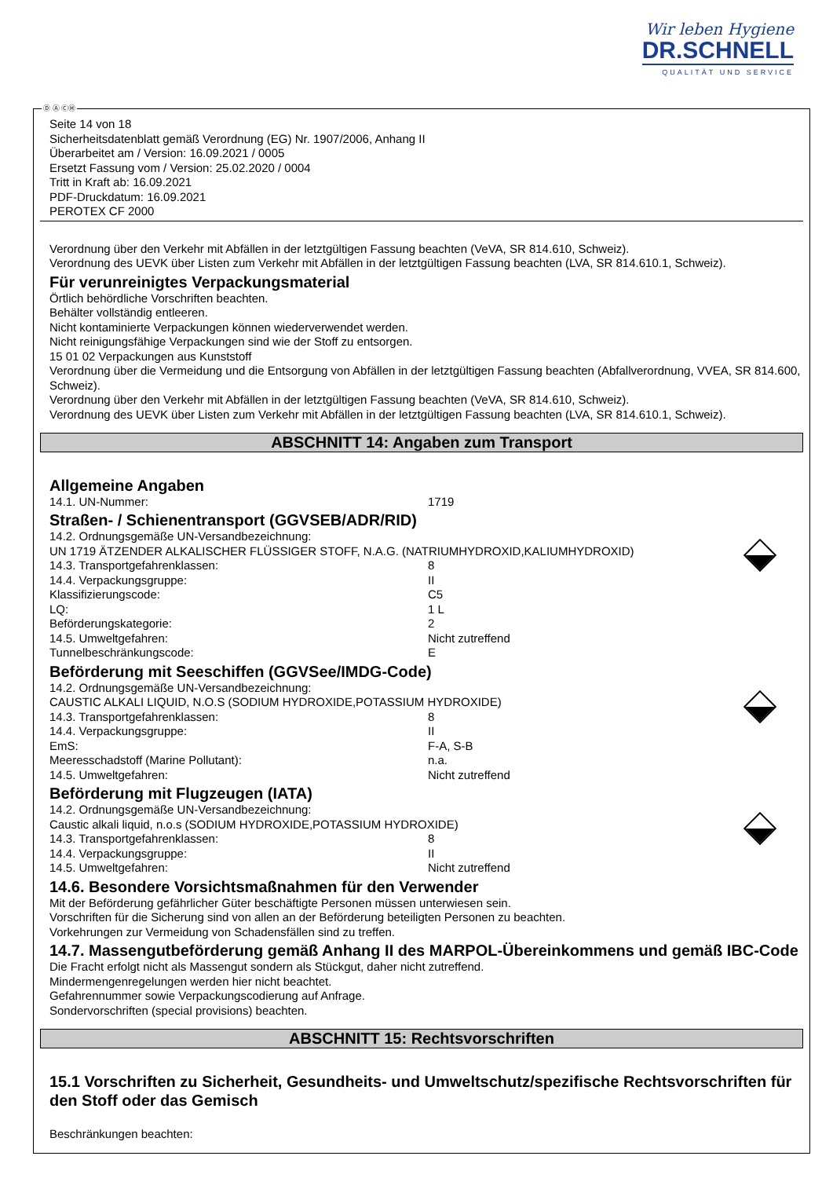Wir leben Hygiene
DR.SCHNELL
QUALITÄT UND SERVICE
Ⓓ Ⓐ ⒸⒽ
Seite 14 von 18
Sicherheitsdatenblatt gemäß Verordnung (EG) Nr. 1907/2006, Anhang II
Überarbeitet am / Version: 16.09.2021 / 0005
Ersetzt Fassung vom / Version: 25.02.2020 / 0004
Tritt in Kraft ab: 16.09.2021
PDF-Druckdatum: 16.09.2021
PEROTEX CF 2000
Verordnung über den Verkehr mit Abfällen in der letztgültigen Fassung beachten (VeVA, SR 814.610, Schweiz).
Verordnung des UEVK über Listen zum Verkehr mit Abfällen in der letztgültigen Fassung beachten (LVA, SR 814.610.1, Schweiz).
Für verunreinigtes Verpackungsmaterial
Örtlich behördliche Vorschriften beachten.
Behälter vollständig entleeren.
Nicht kontaminierte Verpackungen können wiederverwendet werden.
Nicht reinigungsfähige Verpackungen sind wie der Stoff zu entsorgen.
15 01 02 Verpackungen aus Kunststoff
Verordnung über die Vermeidung und die Entsorgung von Abfällen in der letztgültigen Fassung beachten (Abfallverordnung, VVEA, SR 814.600, Schweiz).
Verordnung über den Verkehr mit Abfällen in der letztgültigen Fassung beachten (VeVA, SR 814.610, Schweiz).
Verordnung des UEVK über Listen zum Verkehr mit Abfällen in der letztgültigen Fassung beachten (LVA, SR 814.610.1, Schweiz).
ABSCHNITT 14: Angaben zum Transport
Allgemeine Angaben
14.1. UN-Nummer: 1719
Straßen- / Schienentransport (GGVSEB/ADR/RID)
14.2. Ordnungsgemäße UN-Versandbezeichnung:
UN 1719 ÄTZENDER ALKALISCHER FLÜSSIGER STOFF, N.A.G. (NATRIUMHYDROXID,KALIUMHYDROXID)
14.3. Transportgefahrenklassen: 8
14.4. Verpackungsgruppe: II
Klassifizierungscode: C5
LQ: 1 L
Beförderungskategorie: 2
14.5. Umweltgefahren: Nicht zutreffend
Tunnelbeschränkungscode: E
Beförderung mit Seeschiffen (GGVSee/IMDG-Code)
14.2. Ordnungsgemäße UN-Versandbezeichnung:
CAUSTIC ALKALI LIQUID, N.O.S (SODIUM HYDROXIDE,POTASSIUM HYDROXIDE)
14.3. Transportgefahrenklassen: 8
14.4. Verpackungsgruppe: II
EmS: F-A, S-B
Meeresschadstoff (Marine Pollutant): n.a.
14.5. Umweltgefahren: Nicht zutreffend
Beförderung mit Flugzeugen (IATA)
14.2. Ordnungsgemäße UN-Versandbezeichnung:
Caustic alkali liquid, n.o.s (SODIUM HYDROXIDE,POTASSIUM HYDROXIDE)
14.3. Transportgefahrenklassen: 8
14.4. Verpackungsgruppe: II
14.5. Umweltgefahren: Nicht zutreffend
14.6. Besondere Vorsichtsmaßnahmen für den Verwender
Mit der Beförderung gefährlicher Güter beschäftigte Personen müssen unterwiesen sein.
Vorschriften für die Sicherung sind von allen an der Beförderung beteiligten Personen zu beachten.
Vorkehrungen zur Vermeidung von Schadensfällen sind zu treffen.
14.7. Massengutbeförderung gemäß Anhang II des MARPOL-Übereinkommens und gemäß IBC-Code
Die Fracht erfolgt nicht als Massengut sondern als Stückgut, daher nicht zutreffend.
Mindermengenregelungen werden hier nicht beachtet.
Gefahrennummer sowie Verpackungscodierung auf Anfrage.
Sondervorschriften (special provisions) beachten.
ABSCHNITT 15: Rechtsvorschriften
15.1 Vorschriften zu Sicherheit, Gesundheits- und Umweltschutz/spezifische Rechtsvorschriften für den Stoff oder das Gemisch
Beschränkungen beachten: